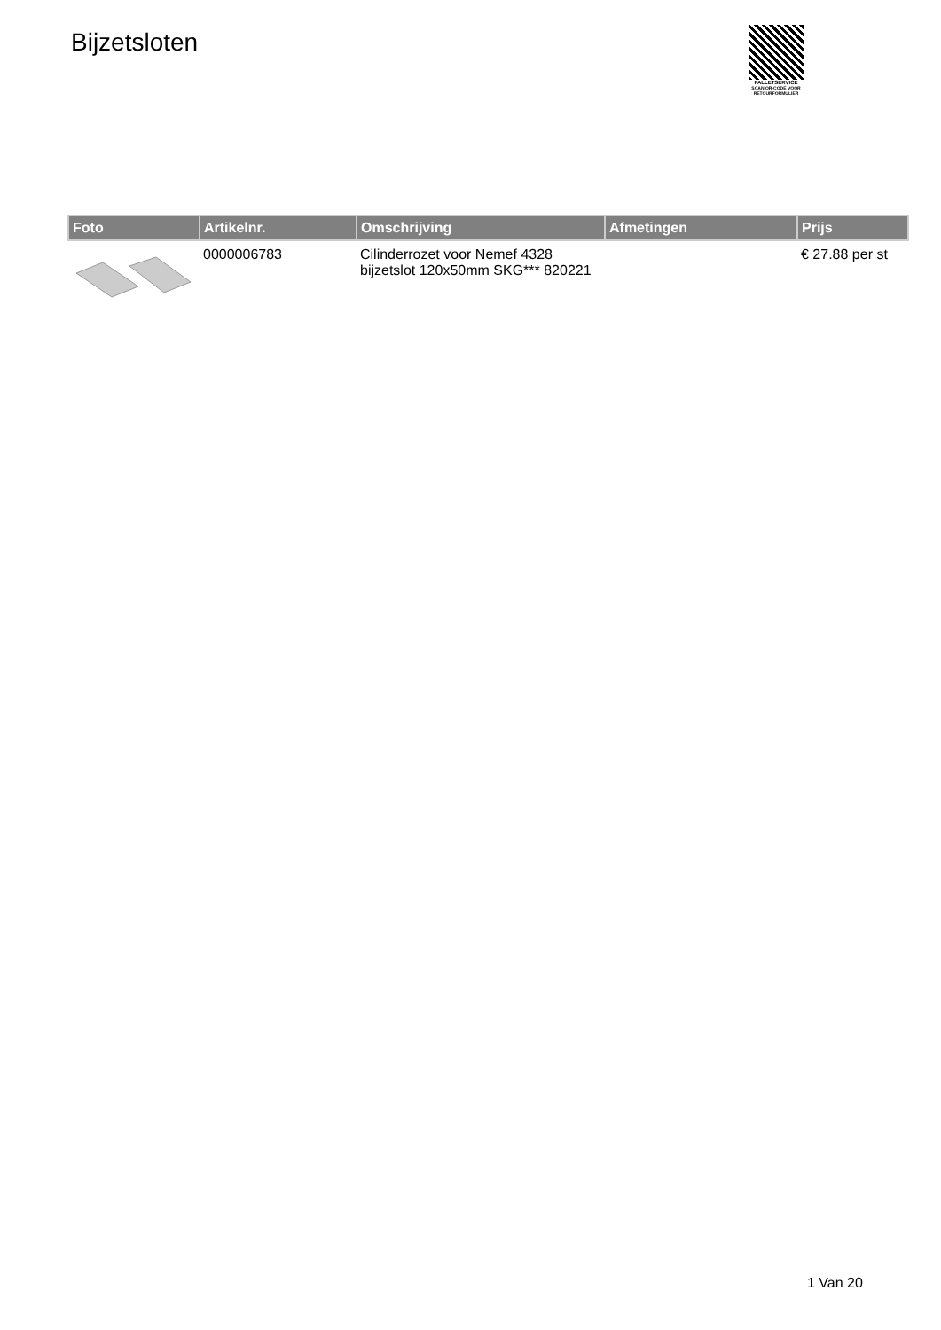Bijzetsloten
PALLETSERVICE
SCAN QR-CODE VOOR
RETOURFORMULIER
| Foto | Artikelnr. | Omschrijving | Afmetingen | Prijs |
| --- | --- | --- | --- | --- |
| | 0000006783 | Cilinderrozet voor Nemef 4328 bijzetslot 120x50mm SKG*** 820221 | | € 27.88 per st |
1 Van 20